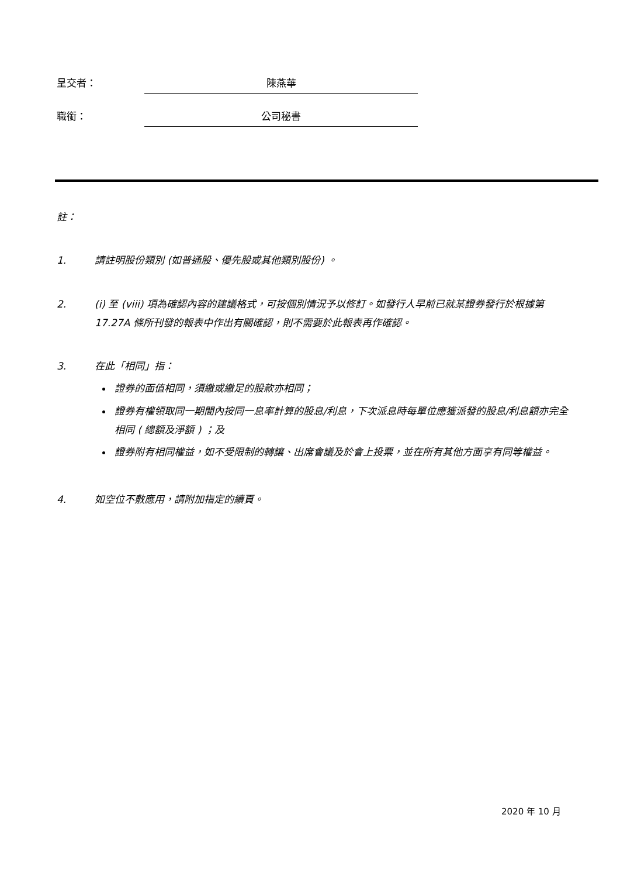呈交者： 陳燕華
職銜： 公司秘書
註：
1. 請註明股份類別 (如普通股、優先股或其他類別股份) 。
2. (i) 至 (viii) 項為確認內容的建議格式，可按個別情況予以修訂。如發行人早前已就某證券發行於根據第 17.27A 條所刊發的報表中作出有關確認，則不需要於此報表再作確認。
3. 在此「相同」指：
證券的面值相同，須繳或繳足的股款亦相同；
證券有權領取同一期間內按同一息率計算的股息/利息，下次派息時每單位應獲派發的股息/利息額亦完全相同 ( 總額及淨額 ) ；及
證券附有相同權益，如不受限制的轉讓、出席會議及於會上投票，並在所有其他方面享有同等權益。
4. 如空位不敷應用，請附加指定的續頁。
2020 年 10 月